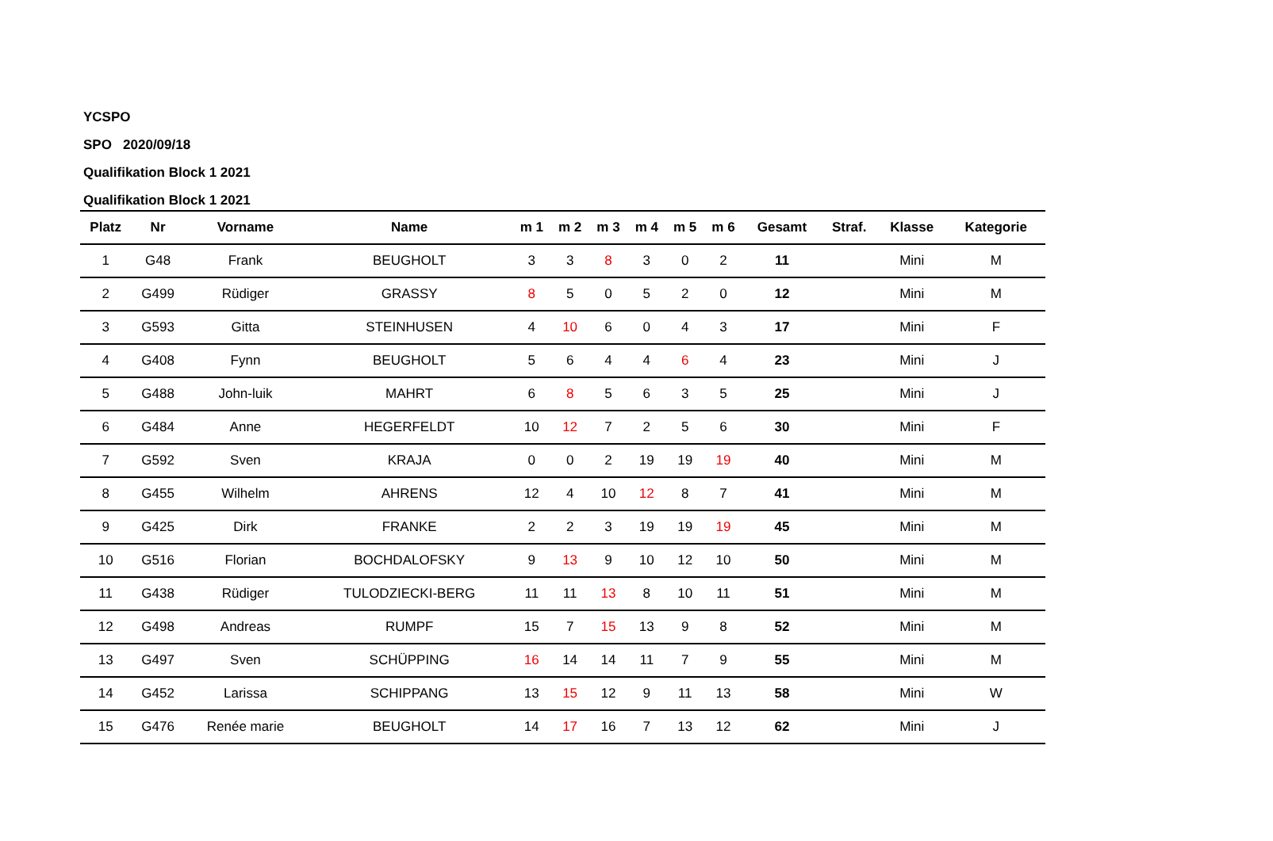YCSPO
SPO 2020/09/18
Qualifikation Block 1 2021
Qualifikation Block 1 2021
| Platz | Nr | Vorname | Name | m 1 | m 2 | m 3 | m 4 | m 5 | m 6 | Gesamt | Straf. | Klasse | Kategorie |
| --- | --- | --- | --- | --- | --- | --- | --- | --- | --- | --- | --- | --- | --- |
| 1 | G48 | Frank | BEUGHOLT | 3 | 3 | 8 | 3 | 0 | 2 | 11 | | Mini | M |
| 2 | G499 | Rüdiger | GRASSY | 8 | 5 | 0 | 5 | 2 | 0 | 12 | | Mini | M |
| 3 | G593 | Gitta | STEINHUSEN | 4 | 10 | 6 | 0 | 4 | 3 | 17 | | Mini | F |
| 4 | G408 | Fynn | BEUGHOLT | 5 | 6 | 4 | 4 | 6 | 4 | 23 | | Mini | J |
| 5 | G488 | John-luik | MAHRT | 6 | 8 | 5 | 6 | 3 | 5 | 25 | | Mini | J |
| 6 | G484 | Anne | HEGERFELDT | 10 | 12 | 7 | 2 | 5 | 6 | 30 | | Mini | F |
| 7 | G592 | Sven | KRAJA | 0 | 0 | 2 | 19 | 19 | 19 | 40 | | Mini | M |
| 8 | G455 | Wilhelm | AHRENS | 12 | 4 | 10 | 12 | 8 | 7 | 41 | | Mini | M |
| 9 | G425 | Dirk | FRANKE | 2 | 2 | 3 | 19 | 19 | 19 | 45 | | Mini | M |
| 10 | G516 | Florian | BOCHDALOFSKY | 9 | 13 | 9 | 10 | 12 | 10 | 50 | | Mini | M |
| 11 | G438 | Rüdiger | TULODZIECKI-BERG | 11 | 11 | 13 | 8 | 10 | 11 | 51 | | Mini | M |
| 12 | G498 | Andreas | RUMPF | 15 | 7 | 15 | 13 | 9 | 8 | 52 | | Mini | M |
| 13 | G497 | Sven | SCHÜPPING | 16 | 14 | 14 | 11 | 7 | 9 | 55 | | Mini | M |
| 14 | G452 | Larissa | SCHIPPANG | 13 | 15 | 12 | 9 | 11 | 13 | 58 | | Mini | W |
| 15 | G476 | Renée marie | BEUGHOLT | 14 | 17 | 16 | 7 | 13 | 12 | 62 | | Mini | J |